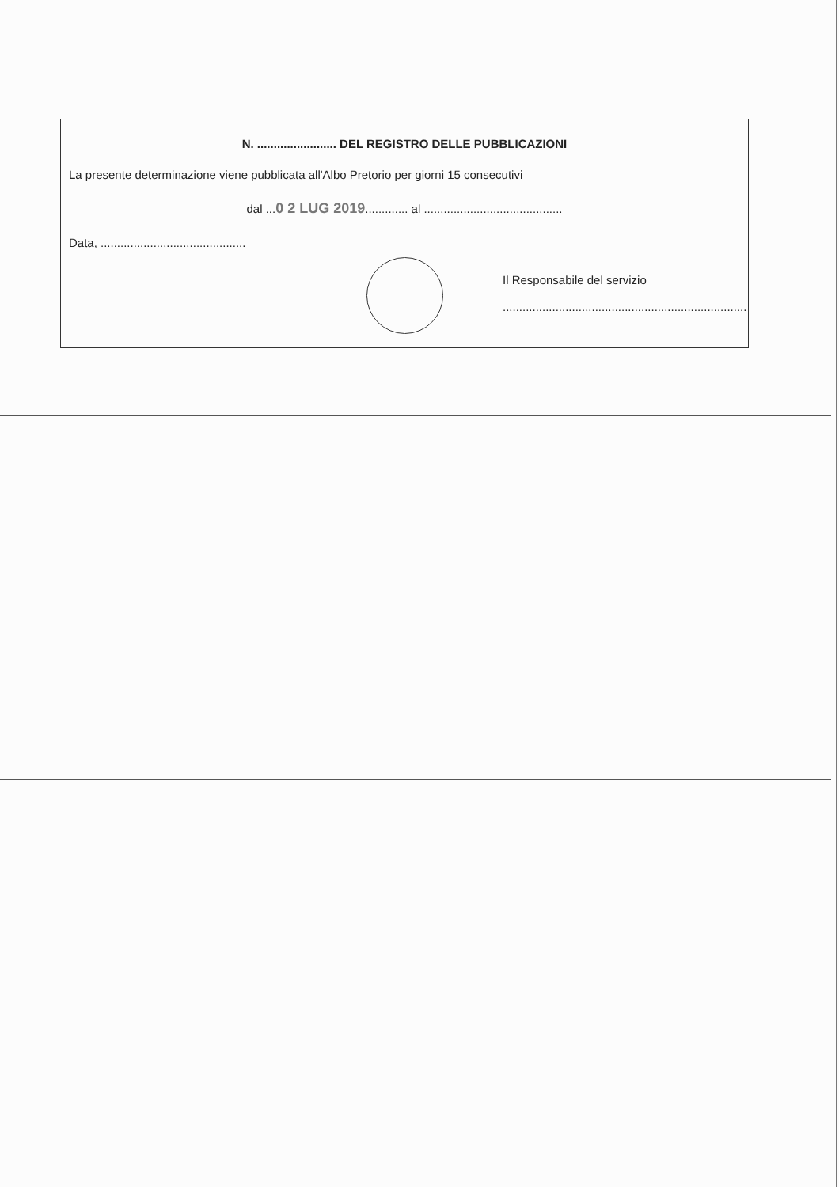N. ........................ DEL REGISTRO DELLE PUBBLICAZIONI
La presente determinazione viene pubblicata all'Albo Pretorio per giorni 15 consecutivi
dal ...0 2 LUG 2019............. al ..........................................
Data, ............................................
Il Responsabile del servizio
..........................................................................